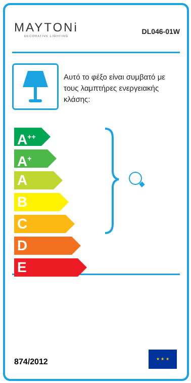MAYTONi
DECORATIVE LIGHTING
DL046-01W
Αυτό το φέξο είναι συμβατό με τους λαμπτήρες ενεργειακής κλάσης:
A<sup>++</sup>
A<sup>+</sup>
A
B
C
D
E
874/2012
★ ★ ★